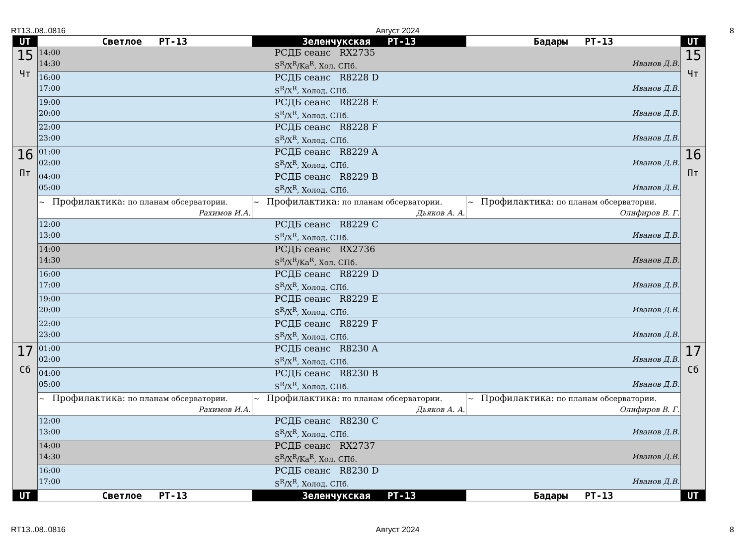RT13..08..0816 Август 2024 8
| UT | Светлое PT-13 | Зеленчукская PT-13 | Бадары PT-13 | UT |
| --- | --- | --- | --- | --- |
| 15 Чт | 14:00 РСДБ сеанс RX2735 14:30 S<sup>R</sup>/X<sup>R</sup>/Ka<sup>R</sup>, Хол. СПб. Иванов Д.В. | | | 15 Чт |
| | 16:00 РСДБ сеанс R8228 D 17:00 S<sup>R</sup>/X<sup>R</sup>, Холод. СПб. Иванов Д.В. | | | |
| | 19:00 РСДБ сеанс R8228 E 20:00 S<sup>R</sup>/X<sup>R</sup>, Холод. СПб. Иванов Д.В. | | | |
| | 22:00 РСДБ сеанс R8228 F 23:00 S<sup>R</sup>/X<sup>R</sup>, Холод. СПб. Иванов Д.В. | | | |
| 16 Пт | 01:00 РСДБ сеанс R8229 A 02:00 S<sup>R</sup>/X<sup>R</sup>, Холод. СПб. Иванов Д.В. | | | 16 Пт |
| | 04:00 РСДБ сеанс R8229 B 05:00 S<sup>R</sup>/X<sup>R</sup>, Холод. СПб. Иванов Д.В. | | | |
| | ~ Профилактика: по планам обсерватории. Рахимов И.А. | ~ Профилактика: по планам обсерватории. Дьяков А. А. | ~ Профилактика: по планам обсерватории. Олифиров В. Г. | |
| | 12:00 РСДБ сеанс R8229 C 13:00 S<sup>R</sup>/X<sup>R</sup>, Холод. СПб. Иванов Д.В. | | | |
| | 14:00 РСДБ сеанс RX2736 14:30 S<sup>R</sup>/X<sup>R</sup>/Ka<sup>R</sup>, Хол. СПб. Иванов Д.В. | | | |
| | 16:00 РСДБ сеанс R8229 D 17:00 S<sup>R</sup>/X<sup>R</sup>, Холод. СПб. Иванов Д.В. | | | |
| | 19:00 РСДБ сеанс R8229 E 20:00 S<sup>R</sup>/X<sup>R</sup>, Холод. СПб. Иванов Д.В. | | | |
| | 22:00 РСДБ сеанс R8229 F 23:00 S<sup>R</sup>/X<sup>R</sup>, Холод. СПб. Иванов Д.В. | | | |
| 17 Сб | 01:00 РСДБ сеанс R8230 A 02:00 S<sup>R</sup>/X<sup>R</sup>, Холод. СПб. Иванов Д.В. | | | 17 Сб |
| | 04:00 РСДБ сеанс R8230 B 05:00 S<sup>R</sup>/X<sup>R</sup>, Холод. СПб. Иванов Д.В. | | | |
| | ~ Профилактика: по планам обсерватории. Рахимов И.А. | ~ Профилактика: по планам обсерватории. Дьяков А. А. | ~ Профилактика: по планам обсерватории. Олифиров В. Г. | |
| | 12:00 РСДБ сеанс R8230 C 13:00 S<sup>R</sup>/X<sup>R</sup>, Холод. СПб. Иванов Д.В. | | | |
| | 14:00 РСДБ сеанс RX2737 14:30 S<sup>R</sup>/X<sup>R</sup>/Ka<sup>R</sup>, Хол. СПб. Иванов Д.В. | | | |
| | 16:00 РСДБ сеанс R8230 D 17:00 S<sup>R</sup>/X<sup>R</sup>, Холод. СПб. Иванов Д.В. | | | |
| UT | Светлое PT-13 | Зеленчукская PT-13 | Бадары PT-13 | UT |
RT13..08..0816 Август 2024 8